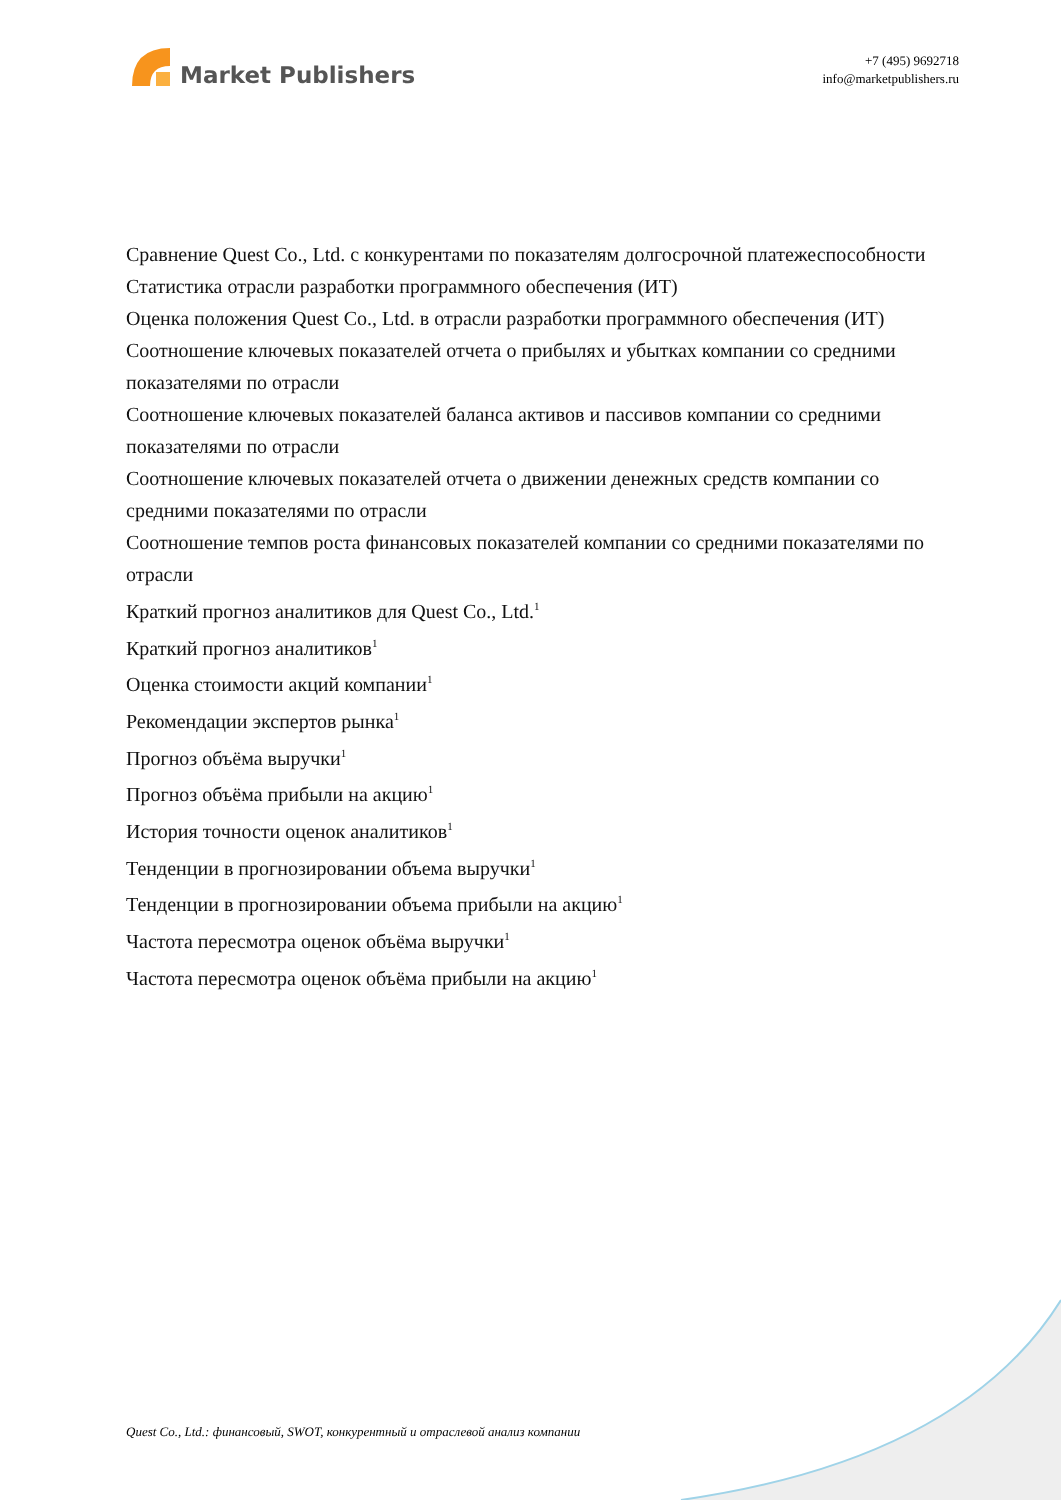Market Publishers
+7 (495) 9692718
info@marketpublishers.ru
Сравнение Quest Co., Ltd. с конкурентами по показателям долгосрочной платежеспособности
Статистика отрасли разработки программного обеспечения (ИТ)
Оценка положения Quest Co., Ltd. в отрасли разработки программного обеспечения (ИТ)
Соотношение ключевых показателей отчета о прибылях и убытках компании со средними показателями по отрасли
Соотношение ключевых показателей баланса активов и пассивов компании со средними показателями по отрасли
Соотношение ключевых показателей отчета о движении денежных средств компании со средними показателями по отрасли
Соотношение темпов роста финансовых показателей компании со средними показателями по отрасли
Краткий прогноз аналитиков для Quest Co., Ltd.<sup>1</sup>
Краткий прогноз аналитиков<sup>1</sup>
Оценка стоимости акций компании<sup>1</sup>
Рекомендации экспертов рынка<sup>1</sup>
Прогноз объёма выручки<sup>1</sup>
Прогноз объёма прибыли на акцию<sup>1</sup>
История точности оценок аналитиков<sup>1</sup>
Тенденции в прогнозировании объема выручки<sup>1</sup>
Тенденции в прогнозировании объема прибыли на акцию<sup>1</sup>
Частота пересмотра оценок объёма выручки<sup>1</sup>
Частота пересмотра оценок объёма прибыли на акцию<sup>1</sup>
Quest Co., Ltd.: финансовый, SWOT, конкурентный и отраслевой анализ компании